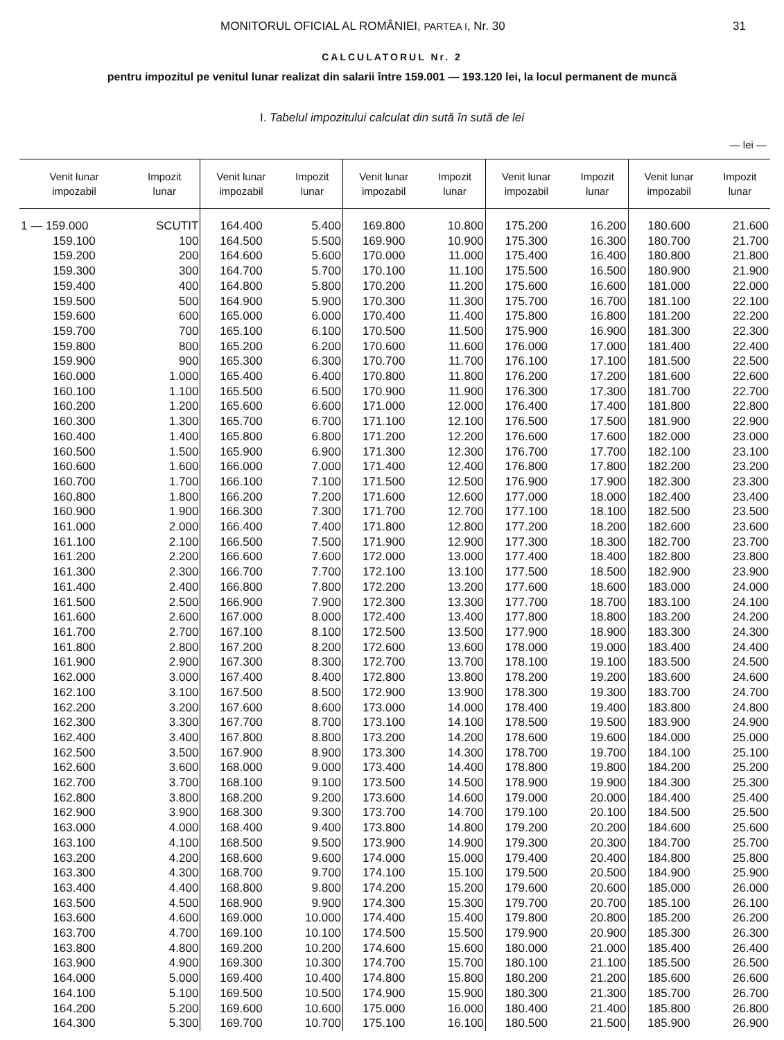MONITORUL OFICIAL AL ROMÂNIEI, PARTEA I, Nr. 30 31
CALCULATORUL Nr. 2
pentru impozitul pe venitul lunar realizat din salarii între 159.001 — 193.120 lei, la locul permanent de muncă
I. Tabelul impozitului calculat din sută în sută de lei
— lei —
| Venit lunar impozabil | Impozit lunar | Venit lunar impozabil | Impozit lunar | Venit lunar impozabil | Impozit lunar | Venit lunar impozabil | Impozit lunar | Venit lunar impozabil | Impozit lunar |
| --- | --- | --- | --- | --- | --- | --- | --- | --- | --- |
| 1 — 159.000 | SCUTIT | 164.400 | 5.400 | 169.800 | 10.800 | 175.200 | 16.200 | 180.600 | 21.600 |
| 159.100 | 100 | 164.500 | 5.500 | 169.900 | 10.900 | 175.300 | 16.300 | 180.700 | 21.700 |
| 159.200 | 200 | 164.600 | 5.600 | 170.000 | 11.000 | 175.400 | 16.400 | 180.800 | 21.800 |
| 159.300 | 300 | 164.700 | 5.700 | 170.100 | 11.100 | 175.500 | 16.500 | 180.900 | 21.900 |
| 159.400 | 400 | 164.800 | 5.800 | 170.200 | 11.200 | 175.600 | 16.600 | 181.000 | 22.000 |
| 159.500 | 500 | 164.900 | 5.900 | 170.300 | 11.300 | 175.700 | 16.700 | 181.100 | 22.100 |
| 159.600 | 600 | 165.000 | 6.000 | 170.400 | 11.400 | 175.800 | 16.800 | 181.200 | 22.200 |
| 159.700 | 700 | 165.100 | 6.100 | 170.500 | 11.500 | 175.900 | 16.900 | 181.300 | 22.300 |
| 159.800 | 800 | 165.200 | 6.200 | 170.600 | 11.600 | 176.000 | 17.000 | 181.400 | 22.400 |
| 159.900 | 900 | 165.300 | 6.300 | 170.700 | 11.700 | 176.100 | 17.100 | 181.500 | 22.500 |
| 160.000 | 1.000 | 165.400 | 6.400 | 170.800 | 11.800 | 176.200 | 17.200 | 181.600 | 22.600 |
| 160.100 | 1.100 | 165.500 | 6.500 | 170.900 | 11.900 | 176.300 | 17.300 | 181.700 | 22.700 |
| 160.200 | 1.200 | 165.600 | 6.600 | 171.000 | 12.000 | 176.400 | 17.400 | 181.800 | 22.800 |
| 160.300 | 1.300 | 165.700 | 6.700 | 171.100 | 12.100 | 176.500 | 17.500 | 181.900 | 22.900 |
| 160.400 | 1.400 | 165.800 | 6.800 | 171.200 | 12.200 | 176.600 | 17.600 | 182.000 | 23.000 |
| 160.500 | 1.500 | 165.900 | 6.900 | 171.300 | 12.300 | 176.700 | 17.700 | 182.100 | 23.100 |
| 160.600 | 1.600 | 166.000 | 7.000 | 171.400 | 12.400 | 176.800 | 17.800 | 182.200 | 23.200 |
| 160.700 | 1.700 | 166.100 | 7.100 | 171.500 | 12.500 | 176.900 | 17.900 | 182.300 | 23.300 |
| 160.800 | 1.800 | 166.200 | 7.200 | 171.600 | 12.600 | 177.000 | 18.000 | 182.400 | 23.400 |
| 160.900 | 1.900 | 166.300 | 7.300 | 171.700 | 12.700 | 177.100 | 18.100 | 182.500 | 23.500 |
| 161.000 | 2.000 | 166.400 | 7.400 | 171.800 | 12.800 | 177.200 | 18.200 | 182.600 | 23.600 |
| 161.100 | 2.100 | 166.500 | 7.500 | 171.900 | 12.900 | 177.300 | 18.300 | 182.700 | 23.700 |
| 161.200 | 2.200 | 166.600 | 7.600 | 172.000 | 13.000 | 177.400 | 18.400 | 182.800 | 23.800 |
| 161.300 | 2.300 | 166.700 | 7.700 | 172.100 | 13.100 | 177.500 | 18.500 | 182.900 | 23.900 |
| 161.400 | 2.400 | 166.800 | 7.800 | 172.200 | 13.200 | 177.600 | 18.600 | 183.000 | 24.000 |
| 161.500 | 2.500 | 166.900 | 7.900 | 172.300 | 13.300 | 177.700 | 18.700 | 183.100 | 24.100 |
| 161.600 | 2.600 | 167.000 | 8.000 | 172.400 | 13.400 | 177.800 | 18.800 | 183.200 | 24.200 |
| 161.700 | 2.700 | 167.100 | 8.100 | 172.500 | 13.500 | 177.900 | 18.900 | 183.300 | 24.300 |
| 161.800 | 2.800 | 167.200 | 8.200 | 172.600 | 13.600 | 178.000 | 19.000 | 183.400 | 24.400 |
| 161.900 | 2.900 | 167.300 | 8.300 | 172.700 | 13.700 | 178.100 | 19.100 | 183.500 | 24.500 |
| 162.000 | 3.000 | 167.400 | 8.400 | 172.800 | 13.800 | 178.200 | 19.200 | 183.600 | 24.600 |
| 162.100 | 3.100 | 167.500 | 8.500 | 172.900 | 13.900 | 178.300 | 19.300 | 183.700 | 24.700 |
| 162.200 | 3.200 | 167.600 | 8.600 | 173.000 | 14.000 | 178.400 | 19.400 | 183.800 | 24.800 |
| 162.300 | 3.300 | 167.700 | 8.700 | 173.100 | 14.100 | 178.500 | 19.500 | 183.900 | 24.900 |
| 162.400 | 3.400 | 167.800 | 8.800 | 173.200 | 14.200 | 178.600 | 19.600 | 184.000 | 25.000 |
| 162.500 | 3.500 | 167.900 | 8.900 | 173.300 | 14.300 | 178.700 | 19.700 | 184.100 | 25.100 |
| 162.600 | 3.600 | 168.000 | 9.000 | 173.400 | 14.400 | 178.800 | 19.800 | 184.200 | 25.200 |
| 162.700 | 3.700 | 168.100 | 9.100 | 173.500 | 14.500 | 178.900 | 19.900 | 184.300 | 25.300 |
| 162.800 | 3.800 | 168.200 | 9.200 | 173.600 | 14.600 | 179.000 | 20.000 | 184.400 | 25.400 |
| 162.900 | 3.900 | 168.300 | 9.300 | 173.700 | 14.700 | 179.100 | 20.100 | 184.500 | 25.500 |
| 163.000 | 4.000 | 168.400 | 9.400 | 173.800 | 14.800 | 179.200 | 20.200 | 184.600 | 25.600 |
| 163.100 | 4.100 | 168.500 | 9.500 | 173.900 | 14.900 | 179.300 | 20.300 | 184.700 | 25.700 |
| 163.200 | 4.200 | 168.600 | 9.600 | 174.000 | 15.000 | 179.400 | 20.400 | 184.800 | 25.800 |
| 163.300 | 4.300 | 168.700 | 9.700 | 174.100 | 15.100 | 179.500 | 20.500 | 184.900 | 25.900 |
| 163.400 | 4.400 | 168.800 | 9.800 | 174.200 | 15.200 | 179.600 | 20.600 | 185.000 | 26.000 |
| 163.500 | 4.500 | 168.900 | 9.900 | 174.300 | 15.300 | 179.700 | 20.700 | 185.100 | 26.100 |
| 163.600 | 4.600 | 169.000 | 10.000 | 174.400 | 15.400 | 179.800 | 20.800 | 185.200 | 26.200 |
| 163.700 | 4.700 | 169.100 | 10.100 | 174.500 | 15.500 | 179.900 | 20.900 | 185.300 | 26.300 |
| 163.800 | 4.800 | 169.200 | 10.200 | 174.600 | 15.600 | 180.000 | 21.000 | 185.400 | 26.400 |
| 163.900 | 4.900 | 169.300 | 10.300 | 174.700 | 15.700 | 180.100 | 21.100 | 185.500 | 26.500 |
| 164.000 | 5.000 | 169.400 | 10.400 | 174.800 | 15.800 | 180.200 | 21.200 | 185.600 | 26.600 |
| 164.100 | 5.100 | 169.500 | 10.500 | 174.900 | 15.900 | 180.300 | 21.300 | 185.700 | 26.700 |
| 164.200 | 5.200 | 169.600 | 10.600 | 175.000 | 16.000 | 180.400 | 21.400 | 185.800 | 26.800 |
| 164.300 | 5.300 | 169.700 | 10.700 | 175.100 | 16.100 | 180.500 | 21.500 | 185.900 | 26.900 |